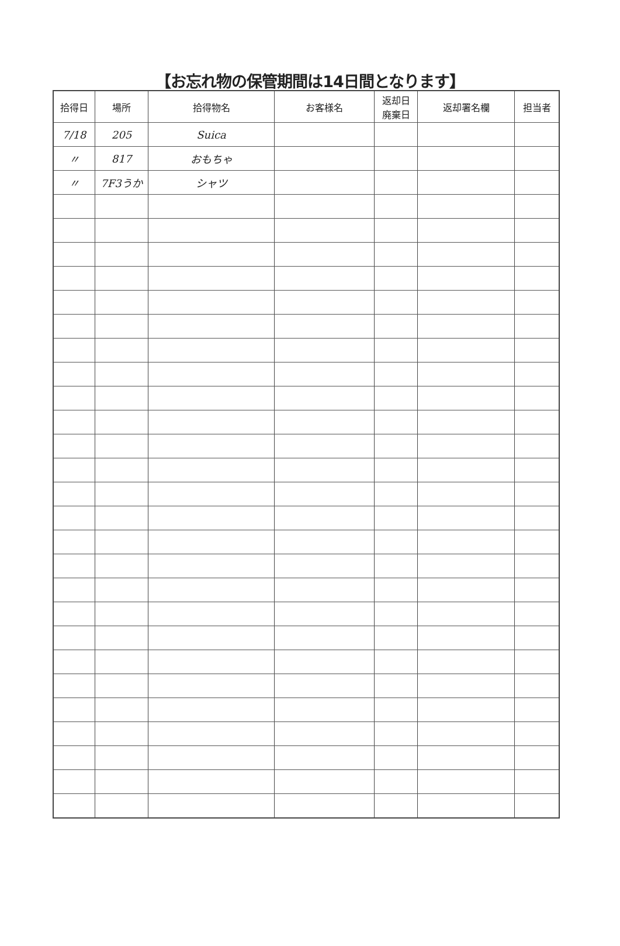【お忘れ物の保管期間は14日間となります】
| 拾得日 | 場所 | 拾得物名 | お客様名 | 返却日 廃棄日 | 返却署名欄 | 担当者 |
| --- | --- | --- | --- | --- | --- | --- |
| 7/18 | 205 | Suica | | | | |
| 〃 | 817 | おもちゃ | | | | |
| 〃 | 7F3うか | シャツ | | | | |